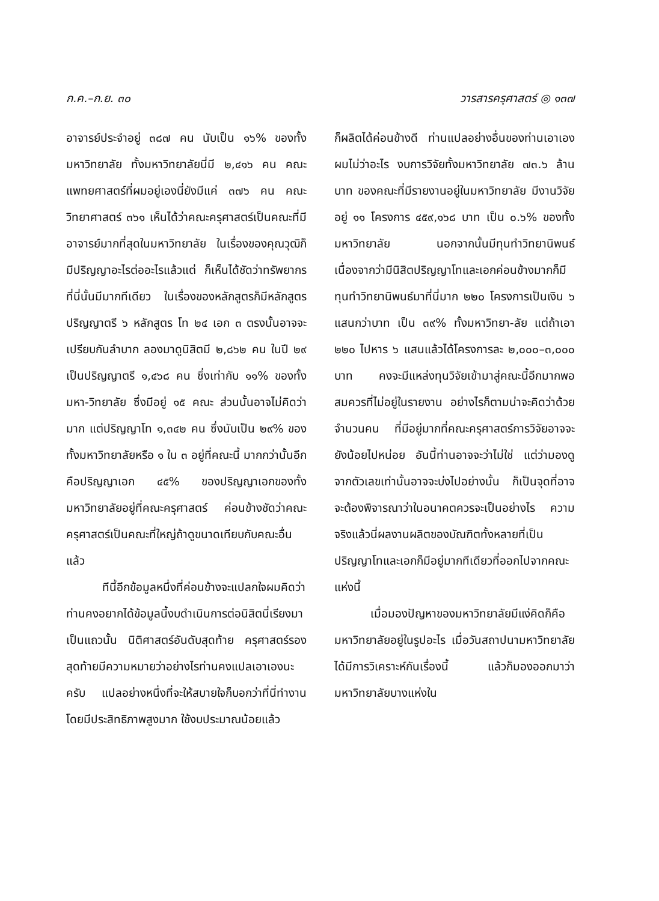ก.ค.–ก.ย. ๓๐ วารสารครุศาสตร์ ◎ ๑๓๗
อาจารย์ประจำอยู่ ๓๘๗ คน นับเป็น ๑๖% ของทั้งมหาวิทยาลัย ทั้งมหาวิทยาลัยนี่มี ๒,๔๑๖ คน คณะแพทยศาสตร์ที่ผมอยู่เองนี่ยังมีแค่ ๓๗๖ คน คณะวิทยาศาสตร์ ๓๖๑ เห็นได้ว่าคณะครุศาสตร์เป็นคณะที่มีอาจารย์มากที่สุดในมหาวิทยาลัย ในเรื่องของคุณวุฒิก็มีปริญญาอะไรต่ออะไรแล้วแต่ ก็เห็นได้ชัดว่าทรัพยากรที่นี่นั้นมีมากทีเดียว ในเรื่องของหลักสูตรก็มีหลักสูตรปริญญาตรี ๖ หลักสูตร โท ๒๔ เอก ๓ ตรงนั้นอาจจะเปรียบกันลำบาก ลองมาดูนิสิตมี ๒,๘๖๒ คน ในปี ๒๙ เป็นปริญญาตรี ๑,๔๖๘ คน ซึ่งเท่ากับ ๑๑% ของทั้งมหา-วิทยาลัย ซึ่งมีอยู่ ๑๕ คณะ ส่วนนั้นอาจไม่คิดว่ามาก แต่ปริญญาโท ๑,๓๔๒ คน ซึ่งนับเป็น ๒๙% ของทั้งมหาวิทยาลัยหรือ ๑ ใน ๓ อยู่ที่คณะนี้ มากกว่านั้นอีกคือปริญญาเอก ๔๕% ของปริญญาเอกของทั้งมหาวิทยาลัยอยู่ที่คณะครุศาสตร์ ค่อนข้างชัดว่าคณะครุศาสตร์เป็นคณะที่ใหญ่ถ้าดูขนาดเทียบกับคณะอื่นแล้ว
ทีนี้อีกข้อมูลหนึ่งที่ค่อนข้างจะแปลกใจผมคิดว่าท่านคงอยากได้ข้อมูลนี้งบดำเนินการต่อนิสิตนี่เรียงมาเป็นแถวนั้น นิติศาสตร์อันดับสุดท้าย ครุศาสตร์รองสุดท้ายมีความหมายว่าอย่างไรท่านคงแปลเอาเองนะครับ แปลอย่างหนึ่งที่จะให้สบายใจก็บอกว่าที่นี่ทำงานโดยมีประสิทธิภาพสูงมาก ใช้งบประมาณน้อยแล้ว
ก็ผลิตได้ค่อนข้างดี ท่านแปลอย่างอื่นของท่านเอาเอง ผมไม่ว่าอะไร งบการวิจัยทั้งมหาวิทยาลัย ๗๓.๖ ล้านบาท ของคณะที่มีรายงานอยู่ในมหาวิทยาลัย มีงานวิจัยอยู่ ๑๑ โครงการ ๔๕๙,๑๖๘ บาท เป็น ๐.๖% ของทั้งมหาวิทยาลัย นอกจากนั้นมีทุนทำวิทยานิพนธ์ เนื่องจากว่ามีนิสิตปริญญาโทและเอกค่อนข้างมากก็มีทุนทำวิทยานิพนธ์มาที่นี่มาก ๒๒๐ โครงการเป็นเงิน ๖ แสนกว่าบาท เป็น ๓๙% ทั้งมหาวิทยา-ลัย แต่ถ้าเอา ๒๒๐ ไปหาร ๖ แสนแล้วได้โครงการละ ๒,๐๐๐–๓,๐๐๐ บาท คงจะมีแหล่งทุนวิจัยเข้ามาสู่คณะนี้อีกมากพอสมควรที่ไม่อยู่ในรายงาน อย่างไรก็ตามน่าจะคิดว่าด้วยจำนวนคน ที่มีอยู่มากที่คณะครุศาสตร์การวิจัยอาจจะยังน้อยไปหน่อย อันนี้ท่านอาจจะว่าไม่ใช่ แต่ว่ามองดูจากตัวเลขเท่านั้นอาจจะบ่งไปอย่างนั้น ก็เป็นจุดที่อาจจะต้องพิจารณาว่าในอนาคตควรจะเป็นอย่างไร ความจริงแล้วนี่ผลงานผลิตของบัณฑิตทั้งหลายที่เป็นปริญญาโทและเอกก็มีอยู่มากทีเดียวที่ออกไปจากคณะแห่งนี้
เมื่อมองปัญหาของมหาวิทยาลัยมีแง่คิดก็คือ มหาวิทยาลัยอยู่ในรูปอะไร เมื่อวันสถาปนามหาวิทยาลัยได้มีการวิเคราะห์กันเรื่องนี้ แล้วก็มองออกมาว่ามหาวิทยาลัยบางแห่งใน